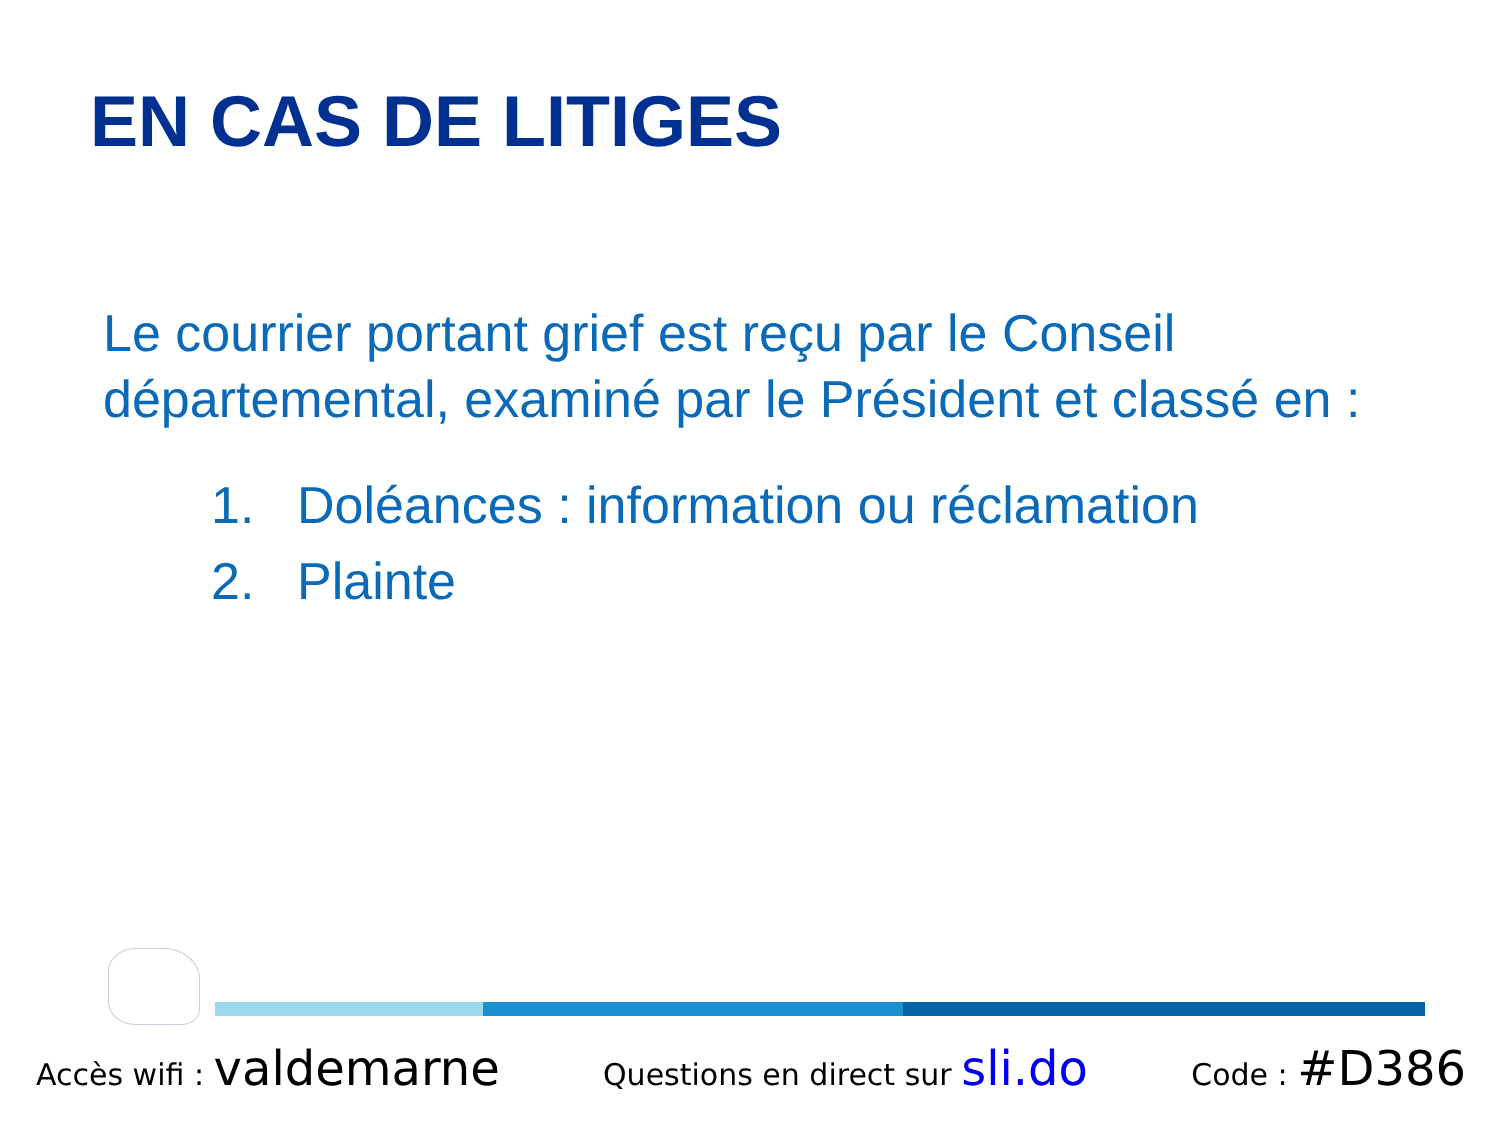EN CAS DE LITIGES
Le courrier portant grief est reçu par le Conseil départemental, examiné par le Président et classé en :
1. Doléances : information ou réclamation
2. Plainte
Accès wifi : valdemarne Questions en direct sur sli.do Code : #D386